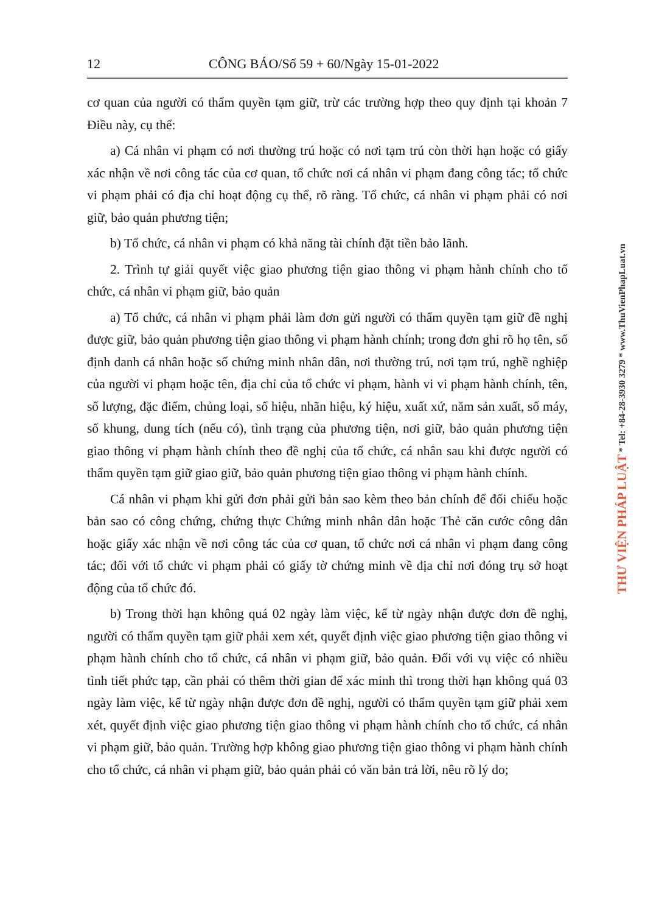12 CÔNG BÁO/Số 59 + 60/Ngày 15-01-2022
cơ quan của người có thẩm quyền tạm giữ, trừ các trường hợp theo quy định tại khoản 7 Điều này, cụ thể:
a) Cá nhân vi phạm có nơi thường trú hoặc có nơi tạm trú còn thời hạn hoặc có giấy xác nhận về nơi công tác của cơ quan, tổ chức nơi cá nhân vi phạm đang công tác; tổ chức vi phạm phải có địa chỉ hoạt động cụ thể, rõ ràng. Tổ chức, cá nhân vi phạm phải có nơi giữ, bảo quản phương tiện;
b) Tổ chức, cá nhân vi phạm có khả năng tài chính đặt tiền bảo lãnh.
2. Trình tự giải quyết việc giao phương tiện giao thông vi phạm hành chính cho tổ chức, cá nhân vi phạm giữ, bảo quản
a) Tổ chức, cá nhân vi phạm phải làm đơn gửi người có thẩm quyền tạm giữ đề nghị được giữ, bảo quản phương tiện giao thông vi phạm hành chính; trong đơn ghi rõ họ tên, số định danh cá nhân hoặc số chứng minh nhân dân, nơi thường trú, nơi tạm trú, nghề nghiệp của người vi phạm hoặc tên, địa chỉ của tổ chức vi phạm, hành vi vi phạm hành chính, tên, số lượng, đặc điểm, chủng loại, số hiệu, nhãn hiệu, ký hiệu, xuất xứ, năm sản xuất, số máy, số khung, dung tích (nếu có), tình trạng của phương tiện, nơi giữ, bảo quản phương tiện giao thông vi phạm hành chính theo đề nghị của tổ chức, cá nhân sau khi được người có thẩm quyền tạm giữ giao giữ, bảo quản phương tiện giao thông vi phạm hành chính.
Cá nhân vi phạm khi gửi đơn phải gửi bản sao kèm theo bản chính để đối chiếu hoặc bản sao có công chứng, chứng thực Chứng minh nhân dân hoặc Thẻ căn cước công dân hoặc giấy xác nhận về nơi công tác của cơ quan, tổ chức nơi cá nhân vi phạm đang công tác; đối với tổ chức vi phạm phải có giấy tờ chứng minh về địa chỉ nơi đóng trụ sở hoạt động của tổ chức đó.
b) Trong thời hạn không quá 02 ngày làm việc, kể từ ngày nhận được đơn đề nghị, người có thẩm quyền tạm giữ phải xem xét, quyết định việc giao phương tiện giao thông vi phạm hành chính cho tổ chức, cá nhân vi phạm giữ, bảo quản. Đối với vụ việc có nhiều tình tiết phức tạp, cần phải có thêm thời gian để xác minh thì trong thời hạn không quá 03 ngày làm việc, kể từ ngày nhận được đơn đề nghị, người có thẩm quyền tạm giữ phải xem xét, quyết định việc giao phương tiện giao thông vi phạm hành chính cho tổ chức, cá nhân vi phạm giữ, bảo quản. Trường hợp không giao phương tiện giao thông vi phạm hành chính cho tổ chức, cá nhân vi phạm giữ, bảo quản phải có văn bản trả lời, nêu rõ lý do;
THƯ VIỆN PHÁP LUẬT * Tel: +84-28-3930 3279 * www.ThuVienPhapLuat.vn